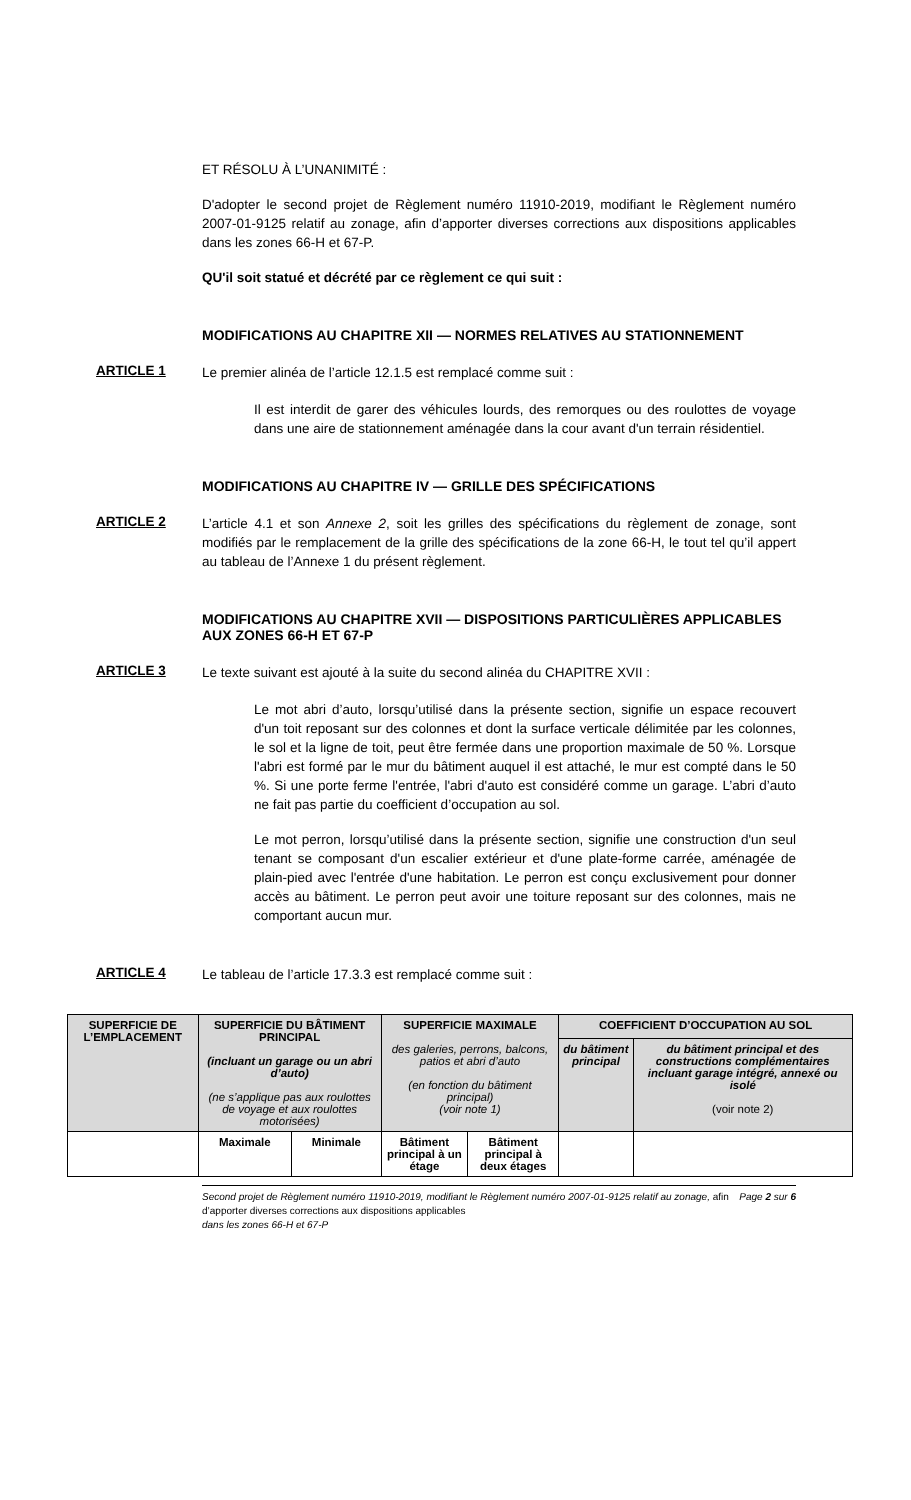ET RÉSOLU À L’UNANIMITÉ :
D'adopter le second projet de Règlement numéro 11910-2019, modifiant le Règlement numéro 2007-01-9125 relatif au zonage, afin d’apporter diverses corrections aux dispositions applicables dans les zones 66-H et 67-P.
QU'il soit statué et décrété par ce règlement ce qui suit :
MODIFICATIONS AU CHAPITRE XII — NORMES RELATIVES AU STATIONNEMENT
ARTICLE 1
Le premier alinéa de l’article 12.1.5 est remplacé comme suit :
Il est interdit de garer des véhicules lourds, des remorques ou des roulottes de voyage dans une aire de stationnement aménagée dans la cour avant d'un terrain résidentiel.
MODIFICATIONS AU CHAPITRE IV — GRILLE DES SPÉCIFICATIONS
ARTICLE 2
L’article 4.1 et son Annexe 2, soit les grilles des spécifications du règlement de zonage, sont modifiés par le remplacement de la grille des spécifications de la zone 66-H, le tout tel qu’il appert au tableau de l’Annexe 1 du présent règlement.
MODIFICATIONS AU CHAPITRE XVII — DISPOSITIONS PARTICULIÈRES APPLICABLES AUX ZONES 66-H ET 67-P
ARTICLE 3
Le texte suivant est ajouté à la suite du second alinéa du CHAPITRE XVII :
Le mot abri d’auto, lorsqu’utilisé dans la présente section, signifie un espace recouvert d'un toit reposant sur des colonnes et dont la surface verticale délimitée par les colonnes, le sol et la ligne de toit, peut être fermée dans une proportion maximale de 50 %. Lorsque l'abri est formé par le mur du bâtiment auquel il est attaché, le mur est compté dans le 50 %. Si une porte ferme l'entrée, l'abri d'auto est considéré comme un garage. L’abri d’auto ne fait pas partie du coefficient d’occupation au sol.
Le mot perron, lorsqu’utilisé dans la présente section, signifie une construction d'un seul tenant se composant d'un escalier extérieur et d'une plate-forme carrée, aménagée de plain-pied avec l'entrée d'une habitation. Le perron est conçu exclusivement pour donner accès au bâtiment. Le perron peut avoir une toiture reposant sur des colonnes, mais ne comportant aucun mur.
ARTICLE 4
Le tableau de l’article 17.3.3 est remplacé comme suit :
| SUPERFICIE DE L’EMPLACEMENT | SUPERFICIE DU BÂTIMENT PRINCIPAL (incluant un garage ou un abri d’auto) (ne s’applique pas aux roulottes de voyage et aux roulottes motorisées) | | SUPERFICIE MAXIMALE des galeries, perrons, balcons, patios et abri d’auto (en fonction du bâtiment principal) (voir note 1) | | COEFFICIENT D’OCCUPATION AU SOL | |
| --- | --- | --- | --- | --- | --- | --- |
| | | | | | du bâtiment principal | du bâtiment principal et des constructions complémentaires incluant garage intégré, annexé ou isolé (voir note 2) |
| | Maximale | Minimale | Bâtiment principal à un étage | Bâtiment principal à deux étages | | |
Second projet de Règlement numéro 11910-2019, modifiant le Règlement numéro 2007-01-9125 relatif au zonage, afin d’apporter diverses corrections aux dispositions applicables
dans les zones 66-H et 67-P
Page 2 sur 6